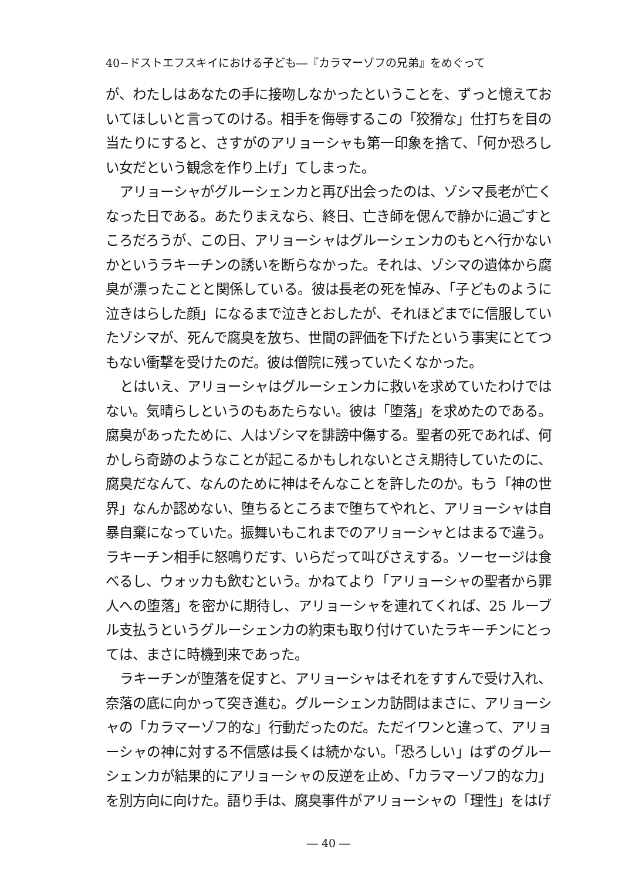40−ドストエフスキイにおける子ども―『カラマーゾフの兄弟』をめぐって
が、わたしはあなたの手に接吻しなかったということを、ずっと憶えておいてほしいと言ってのける。相手を侮辱するこの「狡猾な」仕打ちを目の当たりにすると、さすがのアリョーシャも第一印象を捨て、「何か恐ろしい女だという観念を作り上げ」てしまった。
アリョーシャがグルーシェンカと再び出会ったのは、ゾシマ長老が亡くなった日である。あたりまえなら、終日、亡き師を偲んで静かに過ごすところだろうが、この日、アリョーシャはグルーシェンカのもとへ行かないかというラキーチンの誘いを断らなかった。それは、ゾシマの遺体から腐臭が漂ったことと関係している。彼は長老の死を悼み、「子どものように泣きはらした顔」になるまで泣きとおしたが、それほどまでに信服していたゾシマが、死んで腐臭を放ち、世間の評価を下げたという事実にとてつもない衝撃を受けたのだ。彼は僧院に残っていたくなかった。
とはいえ、アリョーシャはグルーシェンカに救いを求めていたわけではない。気晴らしというのもあたらない。彼は「堕落」を求めたのである。腐臭があったために、人はゾシマを誹謗中傷する。聖者の死であれば、何かしら奇跡のようなことが起こるかもしれないとさえ期待していたのに、腐臭だなんて、なんのために神はそんなことを許したのか。もう「神の世界」なんか認めない、堕ちるところまで堕ちてやれと、アリョーシャは自暴自棄になっていた。振舞いもこれまでのアリョーシャとはまるで違う。ラキーチン相手に怒鳴りだす、いらだって叫びさえする。ソーセージは食べるし、ウォッカも飲むという。かねてより「アリョーシャの聖者から罪人への堕落」を密かに期待し、アリョーシャを連れてくれば、25 ルーブル支払うというグルーシェンカの約束も取り付けていたラキーチンにとっては、まさに時機到来であった。
ラキーチンが堕落を促すと、アリョーシャはそれをすすんで受け入れ、奈落の底に向かって突き進む。グルーシェンカ訪問はまさに、アリョーシャの「カラマーゾフ的な」行動だったのだ。ただイワンと違って、アリョーシャの神に対する不信感は長くは続かない。「恐ろしい」はずのグルーシェンカが結果的にアリョーシャの反逆を止め、「カラマーゾフ的な力」を別方向に向けた。語り手は、腐臭事件がアリョーシャの「理性」をはげ
― 40 ―